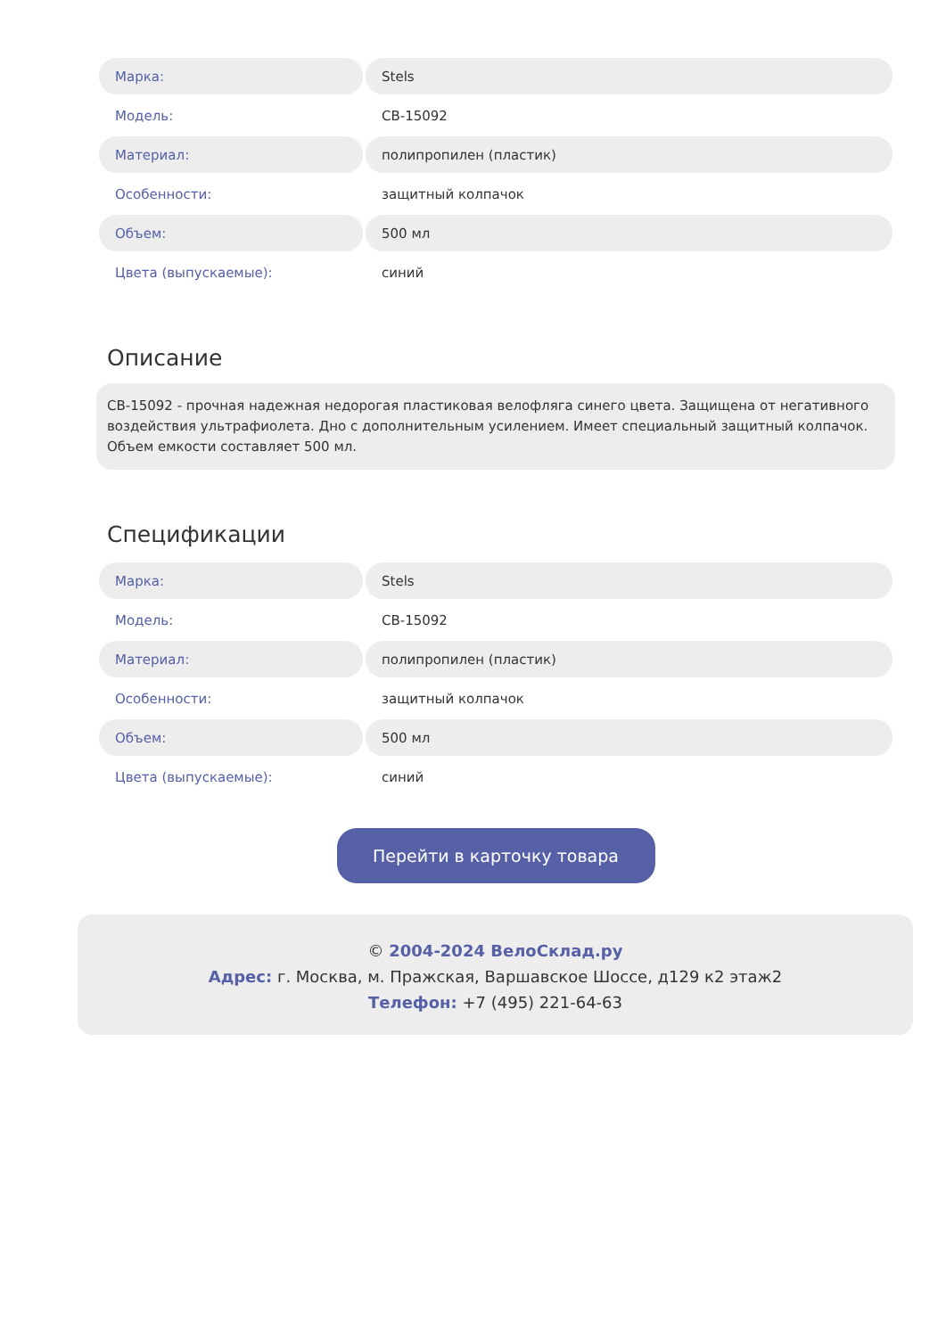| Марка: | Stels |
| Модель: | CB-15092 |
| Материал: | полипропилен (пластик) |
| Особенности: | защитный колпачок |
| Объем: | 500 мл |
| Цвета (выпускаемые): | синий |
Описание
CB-15092 - прочная надежная недорогая пластиковая велофляга синего цвета. Защищена от негативного воздействия ультрафиолета. Дно с дополнительным усилением. Имеет специальный защитный колпачок. Объем емкости составляет 500 мл.
Спецификации
| Марка: | Stels |
| Модель: | CB-15092 |
| Материал: | полипропилен (пластик) |
| Особенности: | защитный колпачок |
| Объем: | 500 мл |
| Цвета (выпускаемые): | синий |
Перейти в карточку товара
© 2004-2024 ВелоСклад.ру
Адрес: г. Москва, м. Пражская, Варшавское Шоссе, д129 к2 этаж2
Телефон: +7 (495) 221-64-63